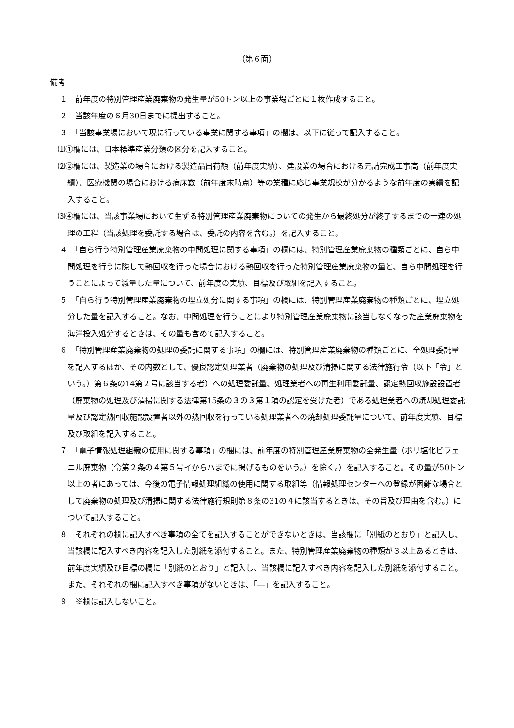（第６面）
備考
１　前年度の特別管理産業廃棄物の発生量が50トン以上の事業場ごとに１枚作成すること。
２　当該年度の６月30日までに提出すること。
３　「当該事業場において現に行っている事業に関する事項」の欄は、以下に従って記入すること。
⑴①欄には、日本標準産業分類の区分を記入すること。
⑵②欄には、製造業の場合における製造品出荷額（前年度実績）、建設業の場合における元請完成工事高（前年度実績）、医療機関の場合における病床数（前年度末時点）等の業種に応じ事業規模が分かるような前年度の実績を記入すること。
⑶④欄には、当該事業場において生ずる特別管理産業廃棄物についての発生から最終処分が終了するまでの一連の処理の工程（当該処理を委託する場合は、委託の内容を含む。）を記入すること。
４　「自ら行う特別管理産業廃棄物の中間処理に関する事項」の欄には、特別管理産業廃棄物の種類ごとに、自ら中間処理を行うに際して熱回収を行った場合における熱回収を行った特別管理産業廃棄物の量と、自ら中間処理を行うことによって減量した量について、前年度の実績、目標及び取組を記入すること。
５　「自ら行う特別管理産業廃棄物の埋立処分に関する事項」の欄には、特別管理産業廃棄物の種類ごとに、埋立処分した量を記入すること。なお、中間処理を行うことにより特別管理産業廃棄物に該当しなくなった産業廃棄物を海洋投入処分するときは、その量も含めて記入すること。
６　「特別管理産業廃棄物の処理の委託に関する事項」の欄には、特別管理産業廃棄物の種類ごとに、全処理委託量を記入するほか、その内数として、優良認定処理業者（廃棄物の処理及び清掃に関する法律施行令（以下「令」という。）第６条の14第２号に該当する者）への処理委託量、処理業者への再生利用委託量、認定熱回収施設設置者（廃棄物の処理及び清掃に関する法律第15条の３の３第１項の認定を受けた者）である処理業者への焼却処理委託量及び認定熱回収施設設置者以外の熱回収を行っている処理業者への焼却処理委託量について、前年度実績、目標及び取組を記入すること。
７　「電子情報処理組織の使用に関する事項」の欄には、前年度の特別管理産業廃棄物の全発生量（ポリ塩化ビフェニル廃棄物（令第２条の４第５号イからハまでに掲げるものをいう。）を除く。）を記入すること。その量が50トン以上の者にあっては、今後の電子情報処理組織の使用に関する取組等（情報処理センターへの登録が困難な場合として廃棄物の処理及び清掃に関する法律施行規則第８条の31の４に該当するときは、その旨及び理由を含む。）について記入すること。
８　それぞれの欄に記入すべき事項の全てを記入することができないときは、当該欄に「別紙のとおり」と記入し、当該欄に記入すべき内容を記入した別紙を添付すること。また、特別管理産業廃棄物の種類が３以上あるときは、前年度実績及び目標の欄に「別紙のとおり」と記入し、当該欄に記入すべき内容を記入した別紙を添付すること。また、それぞれの欄に記入すべき事項がないときは、「―」を記入すること。
９　※欄は記入しないこと。